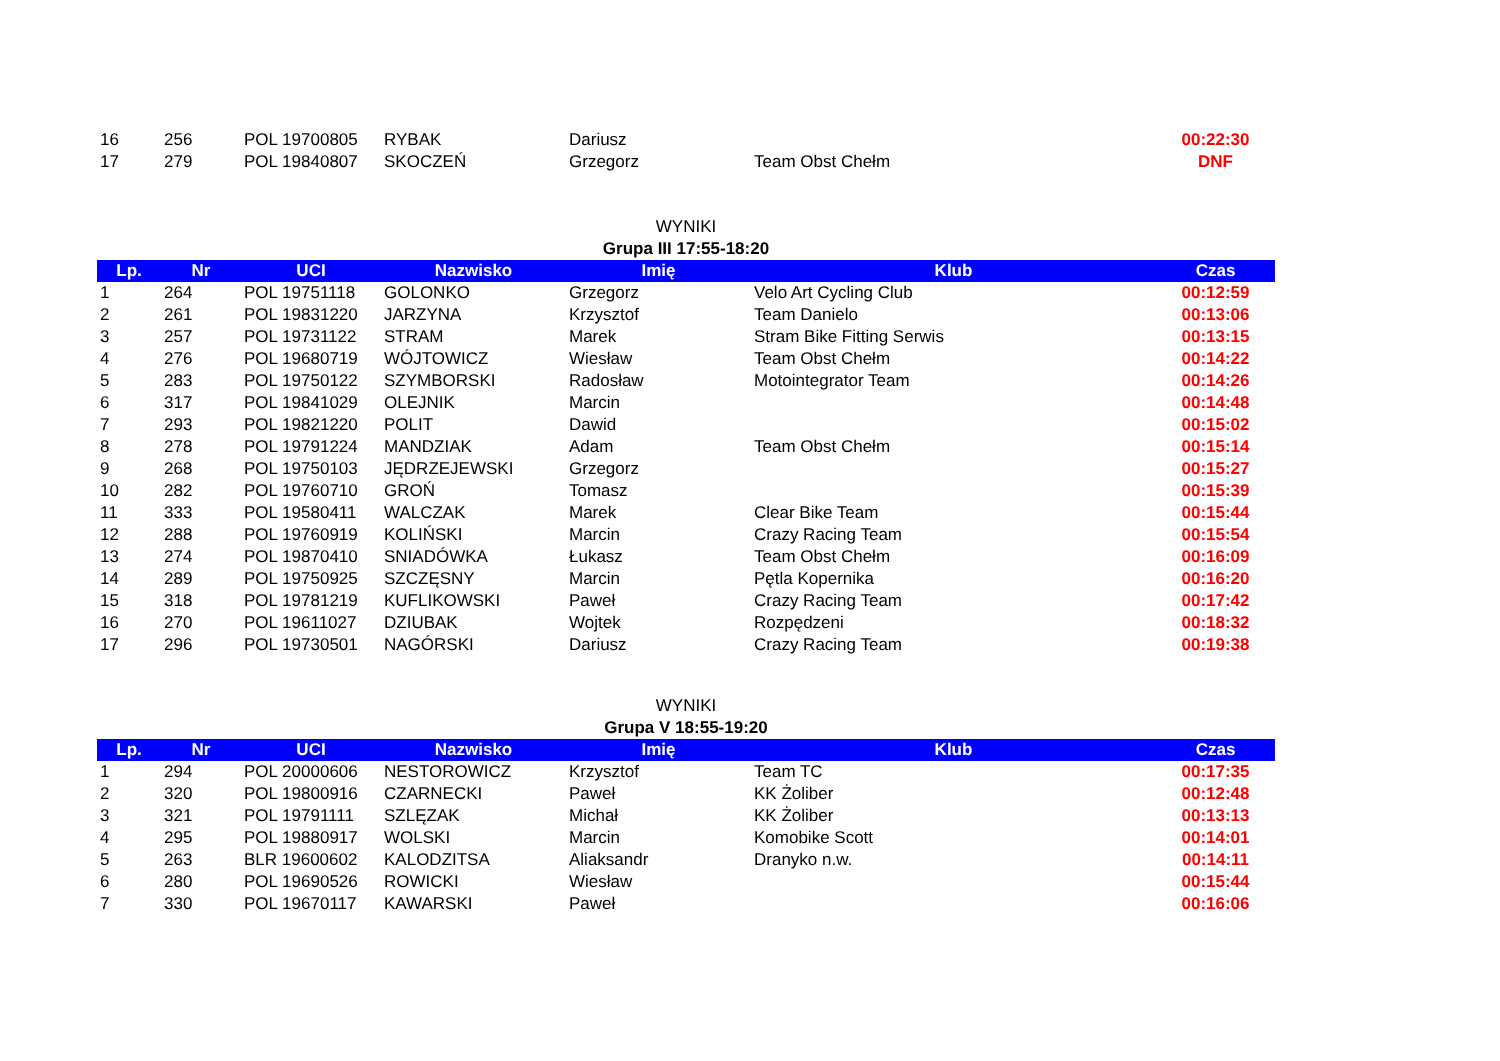| 16 | 256 | POL 19700805 | RYBAK | Dariusz | | 00:22:30 |
| 17 | 279 | POL 19840807 | SKOCZEŃ | Grzegorz | Team Obst Chełm | DNF |
WYNIKI
Grupa III 17:55-18:20
| Lp. | Nr | UCI | Nazwisko | Imię | Klub | Czas |
| --- | --- | --- | --- | --- | --- | --- |
| 1 | 264 | POL 19751118 | GOLONKO | Grzegorz | Velo Art Cycling Club | 00:12:59 |
| 2 | 261 | POL 19831220 | JARZYNA | Krzysztof | Team Danielo | 00:13:06 |
| 3 | 257 | POL 19731122 | STRAM | Marek | Stram Bike Fitting Serwis | 00:13:15 |
| 4 | 276 | POL 19680719 | WÓJTOWICZ | Wiesław | Team Obst Chełm | 00:14:22 |
| 5 | 283 | POL 19750122 | SZYMBORSKI | Radosław | Motointegrator Team | 00:14:26 |
| 6 | 317 | POL 19841029 | OLEJNIK | Marcin | | 00:14:48 |
| 7 | 293 | POL 19821220 | POLIT | Dawid | | 00:15:02 |
| 8 | 278 | POL 19791224 | MANDZIAK | Adam | Team Obst Chełm | 00:15:14 |
| 9 | 268 | POL 19750103 | JĘDRZEJEWSKI | Grzegorz | | 00:15:27 |
| 10 | 282 | POL 19760710 | GROŃ | Tomasz | | 00:15:39 |
| 11 | 333 | POL 19580411 | WALCZAK | Marek | Clear Bike Team | 00:15:44 |
| 12 | 288 | POL 19760919 | KOLIŃSKI | Marcin | Crazy Racing Team | 00:15:54 |
| 13 | 274 | POL 19870410 | SNIADÓWKA | Łukasz | Team Obst Chełm | 00:16:09 |
| 14 | 289 | POL 19750925 | SZCZĘSNY | Marcin | Pętla Kopernika | 00:16:20 |
| 15 | 318 | POL 19781219 | KUFLIKOWSKI | Paweł | Crazy Racing Team | 00:17:42 |
| 16 | 270 | POL 19611027 | DZIUBAK | Wojtek | Rozpędzeni | 00:18:32 |
| 17 | 296 | POL 19730501 | NAGÓRSKI | Dariusz | Crazy Racing Team | 00:19:38 |
WYNIKI
Grupa V 18:55-19:20
| Lp. | Nr | UCI | Nazwisko | Imię | Klub | Czas |
| --- | --- | --- | --- | --- | --- | --- |
| 1 | 294 | POL 20000606 | NESTOROWICZ | Krzysztof | Team TC | 00:17:35 |
| 2 | 320 | POL 19800916 | CZARNECKI | Paweł | KK Żoliber | 00:12:48 |
| 3 | 321 | POL 19791111 | SZLĘZAK | Michał | KK Żoliber | 00:13:13 |
| 4 | 295 | POL 19880917 | WOLSKI | Marcin | Komobike Scott | 00:14:01 |
| 5 | 263 | BLR 19600602 | KALODZITSA | Aliaksandr | Dranyko n.w. | 00:14:11 |
| 6 | 280 | POL 19690526 | ROWICKI | Wiesław | | 00:15:44 |
| 7 | 330 | POL 19670117 | KAWARSKI | Paweł | | 00:16:06 |